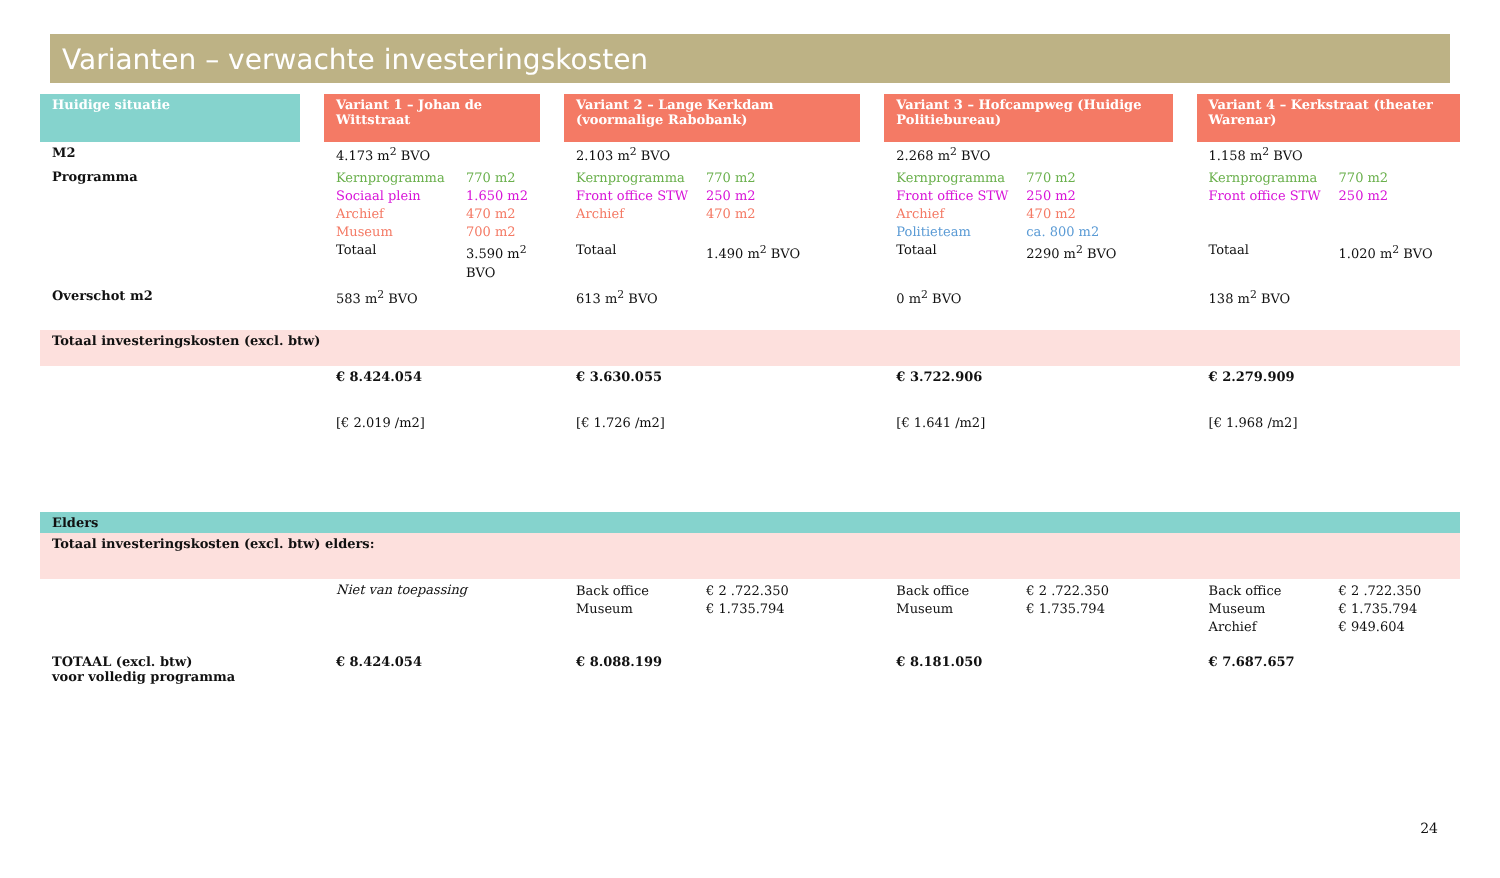Varianten – verwachte investeringskosten
| Huidige situatie | | Variant 1 – Johan de Wittstraat | | Variant 2 – Lange Kerkdam (voormalige Rabobank) | | Variant 3 – Hofcampweg (Huidige Politiebureau) | | Variant 4 – Kerkstraat (theater Warenar) |
| M2 | | 4.173 m<sup>2</sup> BVO | | 2.103 m<sup>2</sup> BVO | | 2.268 m<sup>2</sup> BVO | | 1.158 m<sup>2</sup> BVO |
| Programma | | Kernprogramma 770 m2 Sociaal plein 1.650 m2 Archief 470 m2 Museum 700 m2 Totaal 3.590 m<sup>2</sup> BVO | | Kernprogramma 770 m2 Front office STW 250 m2 Archief 470 m2 Totaal 1.490 m<sup>2</sup> BVO | | Kernprogramma 770 m2 Front office STW 250 m2 Archief 470 m2 Politieteam ca. 800 m2 Totaal 2290 m<sup>2</sup> BVO | | Kernprogramma 770 m2 Front office STW 250 m2 Totaal 1.020 m<sup>2</sup> BVO |
| Overschot m2 | | 583 m<sup>2</sup> BVO | | 613 m<sup>2</sup> BVO | | 0 m<sup>2</sup> BVO | | 138 m<sup>2</sup> BVO |
| Totaal investeringskosten (excl. btw) | | | | | | | | |
| | | € 8.424.054 | | € 3.630.055 | | € 3.722.906 | | € 2.279.909 |
| | | [€ 2.019 /m2] | | [€ 1.726 /m2] | | [€ 1.641 /m2] | | [€ 1.968 /m2] |
| Elders | | | | | | | | |
| Totaal investeringskosten (excl. btw) elders: | | | | | | | | |
| | | Niet van toepassing | | Back office € 2 .722.350 Museum € 1.735.794 | | Back office € 2 .722.350 Museum € 1.735.794 | | Back office € 2 .722.350 Museum € 1.735.794 Archief € 949.604 |
| TOTAAL (excl. btw) voor volledig programma | | € 8.424.054 | | € 8.088.199 | | € 8.181.050 | | € 7.687.657 |
24